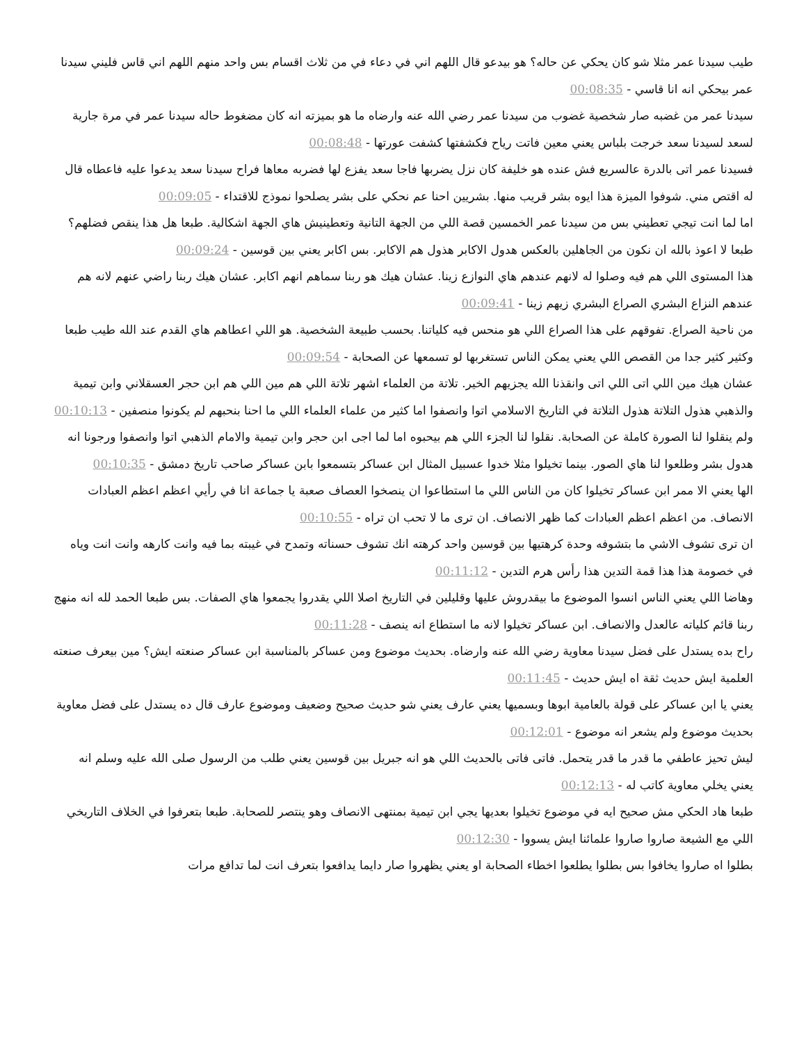طيب سيدنا عمر مثلا شو كان يحكي عن حاله؟ هو بيدعو قال اللهم اني في دعاء في من ثلاث اقسام بس واحد منهم اللهم اني قاس فليني سيدنا عمر بيحكي انه انا قاسي - 00:08:35
سيدنا عمر من غضبه صار شخصية غضوب من سيدنا عمر رضي الله عنه وارضاه ما هو بميزته انه كان مضغوط حاله سيدنا عمر في مرة جارية لسعد لسيدنا سعد خرجت بلباس يعني معين فاتت رياح فكشفتها كشفت عورتها - 00:08:48
فسيدنا عمر اتى بالدرة عالسريع فش عنده هو خليفة كان نزل يضربها فاجا سعد يفزع لها فضربه معاها فراح سيدنا سعد يدعوا عليه فاعطاه قال له اقتص مني. شوفوا الميزة هذا ايوه بشر قريب منها. بشريين احنا عم نحكي على بشر يصلحوا نموذج للاقتداء - 00:09:05
اما لما انت تيجي تعطيني بس من سيدنا عمر الخمسين قصة اللي من الجهة التانية وتعطينيش هاي الجهة اشكالية. طبعا هل هذا ينقص فضلهم؟ طبعا لا اعوذ بالله ان نكون من الجاهلين بالعكس هدول الاكابر هذول هم الاكابر. بس اكابر يعني بين قوسين - 00:09:24
هذا المستوى اللي هم فيه وصلوا له لانهم عندهم هاي النوازع زينا. عشان هيك هو ربنا سماهم انهم اكابر. عشان هيك ربنا راضي عنهم لانه هم عندهم النزاع البشري الصراع البشري زيهم زينا - 00:09:41
من ناحية الصراع. تفوقهم على هذا الصراع اللي هو منحس فيه كلياتنا. بحسب طبيعة الشخصية. هو اللي اعطاهم هاي القدم عند الله طيب طبعا وكثير كثير جدا من القصص اللي يعني يمكن الناس تستغربها لو تسمعها عن الصحابة - 00:09:54
عشان هيك مين اللي اتى اللي اتى وانقذنا الله يجزيهم الخير. تلاتة من العلماء اشهر تلاتة اللي هم مين اللي هم ابن حجر العسقلاني وابن تيمية والذهبي هذول التلاتة هذول التلاتة في التاريخ الاسلامي اتوا وانصفوا اما كثير من علماء العلماء اللي ما احنا بنحبهم لم يكونوا منصفين - 00:10:13
ولم ينقلوا لنا الصورة كاملة عن الصحابة. نقلوا لنا الجزء اللي هم بيحبوه اما لما اجى ابن حجر وابن تيمية والامام الذهبي اتوا وانصفوا ورجونا انه هدول بشر وطلعوا لنا هاي الصور. بينما تخيلوا مثلا خدوا عسبيل المثال ابن عساكر بتسمعوا بابن عساكر صاحب تاريخ دمشق - 00:10:35
الها يعني الا ممر ابن عساكر تخيلوا كان من الناس اللي ما استطاعوا ان ينصخوا العصاف صعبة يا جماعة انا في رأيي اعظم اعظم العبادات الانصاف. من اعظم اعظم العبادات كما ظهر الانصاف. ان ترى ما لا تحب ان تراه - 00:10:55
ان ترى تشوف الاشي ما بتشوفه وحدة كرهتيها بين قوسين واحد كرهته انك تشوف حسناته وتمدح في غيبته بما فيه وانت كارهه وانت انت وياه في خصومة هذا هذا قمة التدين هذا رأس هرم التدين - 00:11:12
وهاضا اللي يعني الناس انسوا الموضوع ما بيقدروش عليها وقليلين في التاريخ اصلا اللي يقدروا يجمعوا هاي الصفات. بس طبعا الحمد لله انه منهج ربنا قائم كلياته عالعدل والانصاف. ابن عساكر تخيلوا لانه ما استطاع انه ينصف - 00:11:28
راح بده يستدل على فضل سيدنا معاوية رضي الله عنه وارضاه. بحديث موضوع ومن عساكر بالمناسبة ابن عساكر صنعته ايش؟ مين بيعرف صنعته العلمية ايش حديث ثقة اه ايش حديث - 00:11:45
يعني يا ابن عساكر على قولة بالعامية ابوها وبسميها يعني عارف يعني شو حديث صحيح وضعيف وموضوع عارف قال ده يستدل على فضل معاوية بحديث موضوع ولم يشعر انه موضوع - 00:12:01
ليش تحيز عاطفي ما قدر ما قدر يتحمل. فاتى فاتى بالحديث اللي هو انه جبريل بين قوسين يعني طلب من الرسول صلى الله عليه وسلم انه يعني يخلي معاوية كاتب له - 00:12:13
طبعا هاد الحكي مش صحيح ايه في موضوع تخيلوا بعديها يجي ابن تيمية بمنتهى الانصاف وهو ينتصر للصحابة. طبعا بتعرفوا في الخلاف التاريخي اللي مع الشيعة صاروا صاروا علمائنا ايش يسووا - 00:12:30
بطلوا اه صاروا يخافوا بس بطلوا يطلعوا اخطاء الصحابة او يعني يظهروا صار دايما يدافعوا بتعرف انت لما تدافع مرات